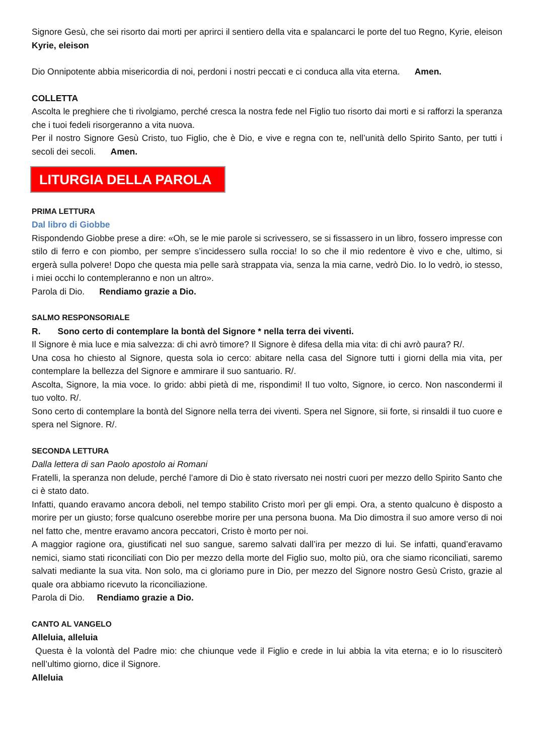Signore Gesù, che sei risorto dai morti per aprirci il sentiero della vita e spalancarci le porte del tuo Regno, Kyrie, eleison Kyrie, eleison
Dio Onnipotente abbia misericordia di noi, perdoni i nostri peccati e ci conduca alla vita eterna. Amen.
COLLETTA
Ascolta le preghiere che ti rivolgiamo, perché cresca la nostra fede nel Figlio tuo risorto dai morti e si rafforzi la speranza che i tuoi fedeli risorgeranno a vita nuova.
Per il nostro Signore Gesù Cristo, tuo Figlio, che è Dio, e vive e regna con te, nell’unità dello Spirito Santo, per tutti i secoli dei secoli. Amen.
LITURGIA DELLA PAROLA
PRIMA LETTURA
Dal libro di Giobbe
Rispondendo Giobbe prese a dire: «Oh, se le mie parole si scrivessero, se si fissassero in un libro, fossero impresse con stilo di ferro e con piombo, per sempre s’incidessero sulla roccia! Io so che il mio redentore è vivo e che, ultimo, si ergerà sulla polvere! Dopo che questa mia pelle sarà strappata via, senza la mia carne, vedrò Dio. Io lo vedrò, io stesso, i miei occhi lo contempleranno e non un altro».
Parola di Dio. Rendiamo grazie a Dio.
SALMO RESPONSORIALE
R. Sono certo di contemplare la bontà del Signore * nella terra dei viventi.
Il Signore è mia luce e mia salvezza: di chi avrò timore? Il Signore è difesa della mia vita: di chi avrò paura? R/.
Una cosa ho chiesto al Signore, questa sola io cerco: abitare nella casa del Signore tutti i giorni della mia vita, per contemplare la bellezza del Signore e ammirare il suo santuario. R/.
Ascolta, Signore, la mia voce. Io grido: abbi pietà di me, rispondimi! Il tuo volto, Signore, io cerco. Non nascondermi il tuo volto. R/.
Sono certo di contemplare la bontà del Signore nella terra dei viventi. Spera nel Signore, sii forte, si rinsaldi il tuo cuore e spera nel Signore. R/.
SECONDA LETTURA
Dalla lettera di san Paolo apostolo ai Romani
Fratelli, la speranza non delude, perché l’amore di Dio è stato riversato nei nostri cuori per mezzo dello Spirito Santo che ci è stato dato.
Infatti, quando eravamo ancora deboli, nel tempo stabilito Cristo morì per gli empi. Ora, a stento qualcuno è disposto a morire per un giusto; forse qualcuno oserebbe morire per una persona buona. Ma Dio dimostra il suo amore verso di noi nel fatto che, mentre eravamo ancora peccatori, Cristo è morto per noi.
A maggior ragione ora, giustificati nel suo sangue, saremo salvati dall’ira per mezzo di lui. Se infatti, quand’eravamo nemici, siamo stati riconciliati con Dio per mezzo della morte del Figlio suo, molto più, ora che siamo riconciliati, saremo salvati mediante la sua vita. Non solo, ma ci gloriamo pure in Dio, per mezzo del Signore nostro Gesù Cristo, grazie al quale ora abbiamo ricevuto la riconciliazione.
Parola di Dio. Rendiamo grazie a Dio.
CANTO AL VANGELO
Alleluia, alleluia
Questa è la volontà del Padre mio: che chiunque vede il Figlio e crede in lui abbia la vita eterna; e io lo risusciterò nell’ultimo giorno, dice il Signore.
Alleluia